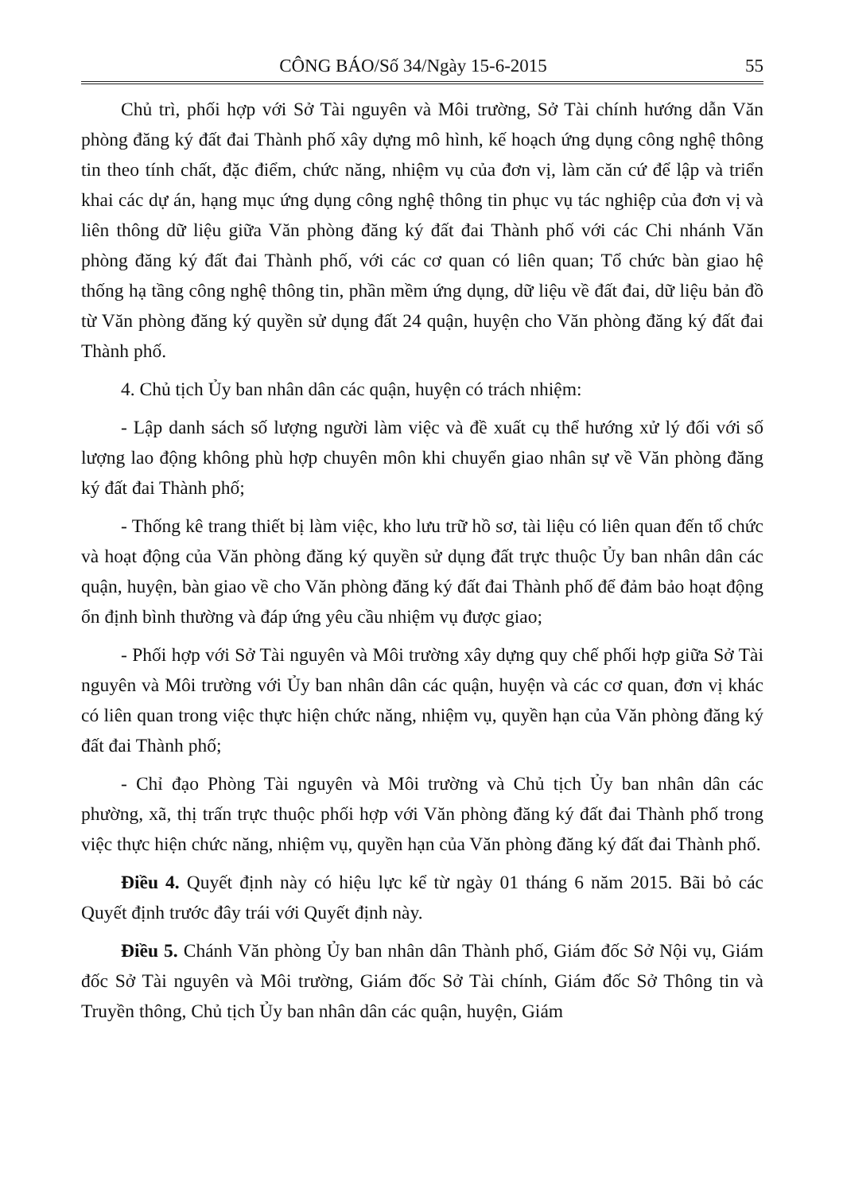CÔNG BÁO/Số 34/Ngày 15-6-2015 55
Chủ trì, phối hợp với Sở Tài nguyên và Môi trường, Sở Tài chính hướng dẫn Văn phòng đăng ký đất đai Thành phố xây dựng mô hình, kế hoạch ứng dụng công nghệ thông tin theo tính chất, đặc điểm, chức năng, nhiệm vụ của đơn vị, làm căn cứ để lập và triển khai các dự án, hạng mục ứng dụng công nghệ thông tin phục vụ tác nghiệp của đơn vị và liên thông dữ liệu giữa Văn phòng đăng ký đất đai Thành phố với các Chi nhánh Văn phòng đăng ký đất đai Thành phố, với các cơ quan có liên quan; Tổ chức bàn giao hệ thống hạ tầng công nghệ thông tin, phần mềm ứng dụng, dữ liệu về đất đai, dữ liệu bản đồ từ Văn phòng đăng ký quyền sử dụng đất 24 quận, huyện cho Văn phòng đăng ký đất đai Thành phố.
4. Chủ tịch Ủy ban nhân dân các quận, huyện có trách nhiệm:
- Lập danh sách số lượng người làm việc và đề xuất cụ thể hướng xử lý đối với số lượng lao động không phù hợp chuyên môn khi chuyển giao nhân sự về Văn phòng đăng ký đất đai Thành phố;
- Thống kê trang thiết bị làm việc, kho lưu trữ hồ sơ, tài liệu có liên quan đến tổ chức và hoạt động của Văn phòng đăng ký quyền sử dụng đất trực thuộc Ủy ban nhân dân các quận, huyện, bàn giao về cho Văn phòng đăng ký đất đai Thành phố để đảm bảo hoạt động ổn định bình thường và đáp ứng yêu cầu nhiệm vụ được giao;
- Phối hợp với Sở Tài nguyên và Môi trường xây dựng quy chế phối hợp giữa Sở Tài nguyên và Môi trường với Ủy ban nhân dân các quận, huyện và các cơ quan, đơn vị khác có liên quan trong việc thực hiện chức năng, nhiệm vụ, quyền hạn của Văn phòng đăng ký đất đai Thành phố;
- Chỉ đạo Phòng Tài nguyên và Môi trường và Chủ tịch Ủy ban nhân dân các phường, xã, thị trấn trực thuộc phối hợp với Văn phòng đăng ký đất đai Thành phố trong việc thực hiện chức năng, nhiệm vụ, quyền hạn của Văn phòng đăng ký đất đai Thành phố.
Điều 4. Quyết định này có hiệu lực kể từ ngày 01 tháng 6 năm 2015. Bãi bỏ các Quyết định trước đây trái với Quyết định này.
Điều 5. Chánh Văn phòng Ủy ban nhân dân Thành phố, Giám đốc Sở Nội vụ, Giám đốc Sở Tài nguyên và Môi trường, Giám đốc Sở Tài chính, Giám đốc Sở Thông tin và Truyền thông, Chủ tịch Ủy ban nhân dân các quận, huyện, Giám